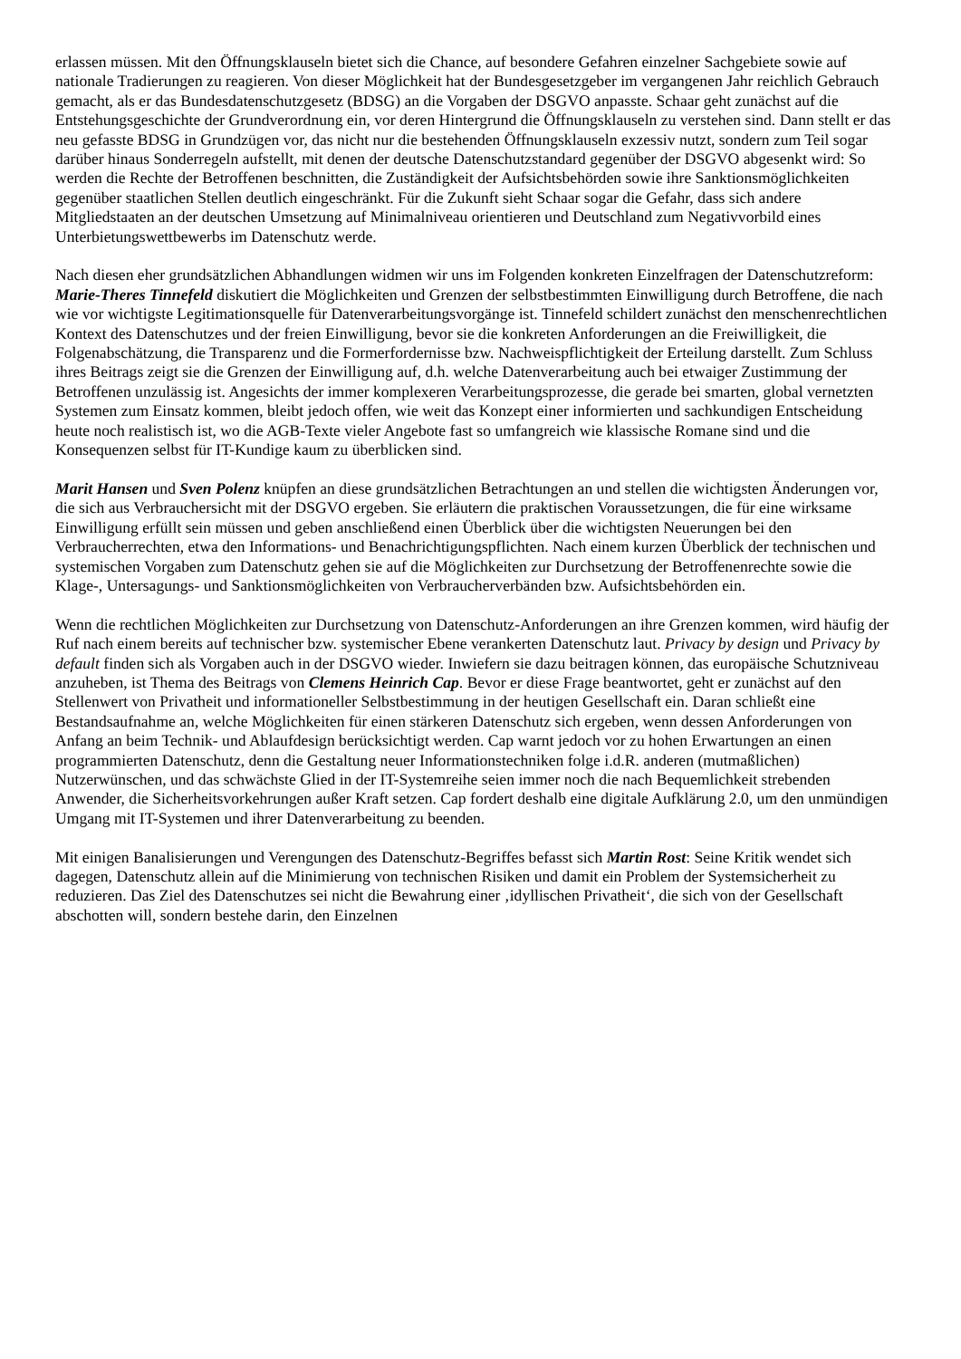erlassen müssen. Mit den Öffnungsklauseln bietet sich die Chance, auf besondere Gefahren einzelner Sachgebiete sowie auf nationale Tradierungen zu reagieren. Von dieser Möglichkeit hat der Bundesgesetzgeber im vergangenen Jahr reichlich Gebrauch gemacht, als er das Bundesdatenschutzgesetz (BDSG) an die Vorgaben der DSGVO anpasste. Schaar geht zunächst auf die Entstehungsgeschichte der Grundverordnung ein, vor deren Hintergrund die Öffnungsklauseln zu verstehen sind. Dann stellt er das neu gefasste BDSG in Grundzügen vor, das nicht nur die bestehenden Öffnungsklauseln exzessiv nutzt, sondern zum Teil sogar darüber hinaus Sonderregeln aufstellt, mit denen der deutsche Datenschutzstandard gegenüber der DSGVO abgesenkt wird: So werden die Rechte der Betroffenen beschnitten, die Zuständigkeit der Aufsichtsbehörden sowie ihre Sanktionsmöglichkeiten gegenüber staatlichen Stellen deutlich eingeschränkt. Für die Zukunft sieht Schaar sogar die Gefahr, dass sich andere Mitgliedstaaten an der deutschen Umsetzung auf Minimalniveau orientieren und Deutschland zum Negativvorbild eines Unterbietungswettbewerbs im Datenschutz werde.
Nach diesen eher grundsätzlichen Abhandlungen widmen wir uns im Folgenden konkreten Einzelfragen der Datenschutzreform: Marie-Theres Tinnefeld diskutiert die Möglichkeiten und Grenzen der selbstbestimmten Einwilligung durch Betroffene, die nach wie vor wichtigste Legitimationsquelle für Datenverarbeitungsvorgänge ist. Tinnefeld schildert zunächst den menschenrechtlichen Kontext des Datenschutzes und der freien Einwilligung, bevor sie die konkreten Anforderungen an die Freiwilligkeit, die Folgenabschätzung, die Transparenz und die Formerfordernisse bzw. Nachweispflichtigkeit der Erteilung darstellt. Zum Schluss ihres Beitrags zeigt sie die Grenzen der Einwilligung auf, d.h. welche Datenverarbeitung auch bei etwaiger Zustimmung der Betroffenen unzulässig ist. Angesichts der immer komplexeren Verarbeitungsprozesse, die gerade bei smarten, global vernetzten Systemen zum Einsatz kommen, bleibt jedoch offen, wie weit das Konzept einer informierten und sachkundigen Entscheidung heute noch realistisch ist, wo die AGB-Texte vieler Angebote fast so umfangreich wie klassische Romane sind und die Konsequenzen selbst für IT-Kundige kaum zu überblicken sind.
Marit Hansen und Sven Polenz knüpfen an diese grundsätzlichen Betrachtungen an und stellen die wichtigsten Änderungen vor, die sich aus Verbrauchersicht mit der DSGVO ergeben. Sie erläutern die praktischen Voraussetzungen, die für eine wirksame Einwilligung erfüllt sein müssen und geben anschließend einen Überblick über die wichtigsten Neuerungen bei den Verbraucherrechten, etwa den Informations- und Benachrichtigungspflichten. Nach einem kurzen Überblick der technischen und systemischen Vorgaben zum Datenschutz gehen sie auf die Möglichkeiten zur Durchsetzung der Betroffenenrechte sowie die Klage-, Untersagungs- und Sanktionsmöglichkeiten von Verbraucherverbänden bzw. Aufsichtsbehörden ein.
Wenn die rechtlichen Möglichkeiten zur Durchsetzung von Datenschutz-Anforderungen an ihre Grenzen kommen, wird häufig der Ruf nach einem bereits auf technischer bzw. systemischer Ebene verankerten Datenschutz laut. Privacy by design und Privacy by default finden sich als Vorgaben auch in der DSGVO wieder. Inwiefern sie dazu beitragen können, das europäische Schutzniveau anzuheben, ist Thema des Beitrags von Clemens Heinrich Cap. Bevor er diese Frage beantwortet, geht er zunächst auf den Stellenwert von Privatheit und informationeller Selbstbestimmung in der heutigen Gesellschaft ein. Daran schließt eine Bestandsaufnahme an, welche Möglichkeiten für einen stärkeren Datenschutz sich ergeben, wenn dessen Anforderungen von Anfang an beim Technik- und Ablaufdesign berücksichtigt werden. Cap warnt jedoch vor zu hohen Erwartungen an einen programmierten Datenschutz, denn die Gestaltung neuer Informationstechniken folge i.d.R. anderen (mutmaßlichen) Nutzerwünschen, und das schwächste Glied in der IT-Systemreihe seien immer noch die nach Bequemlichkeit strebenden Anwender, die Sicherheitsvorkehrungen außer Kraft setzen. Cap fordert deshalb eine digitale Aufklärung 2.0, um den unmündigen Umgang mit IT-Systemen und ihrer Datenverarbeitung zu beenden.
Mit einigen Banalisierungen und Verengungen des Datenschutz-Begriffes befasst sich Martin Rost: Seine Kritik wendet sich dagegen, Datenschutz allein auf die Minimierung von technischen Risiken und damit ein Problem der Systemsicherheit zu reduzieren. Das Ziel des Datenschutzes sei nicht die Bewahrung einer ‚idyllischen Privatheit‘, die sich von der Gesellschaft abschotten will, sondern bestehe darin, den Einzelnen